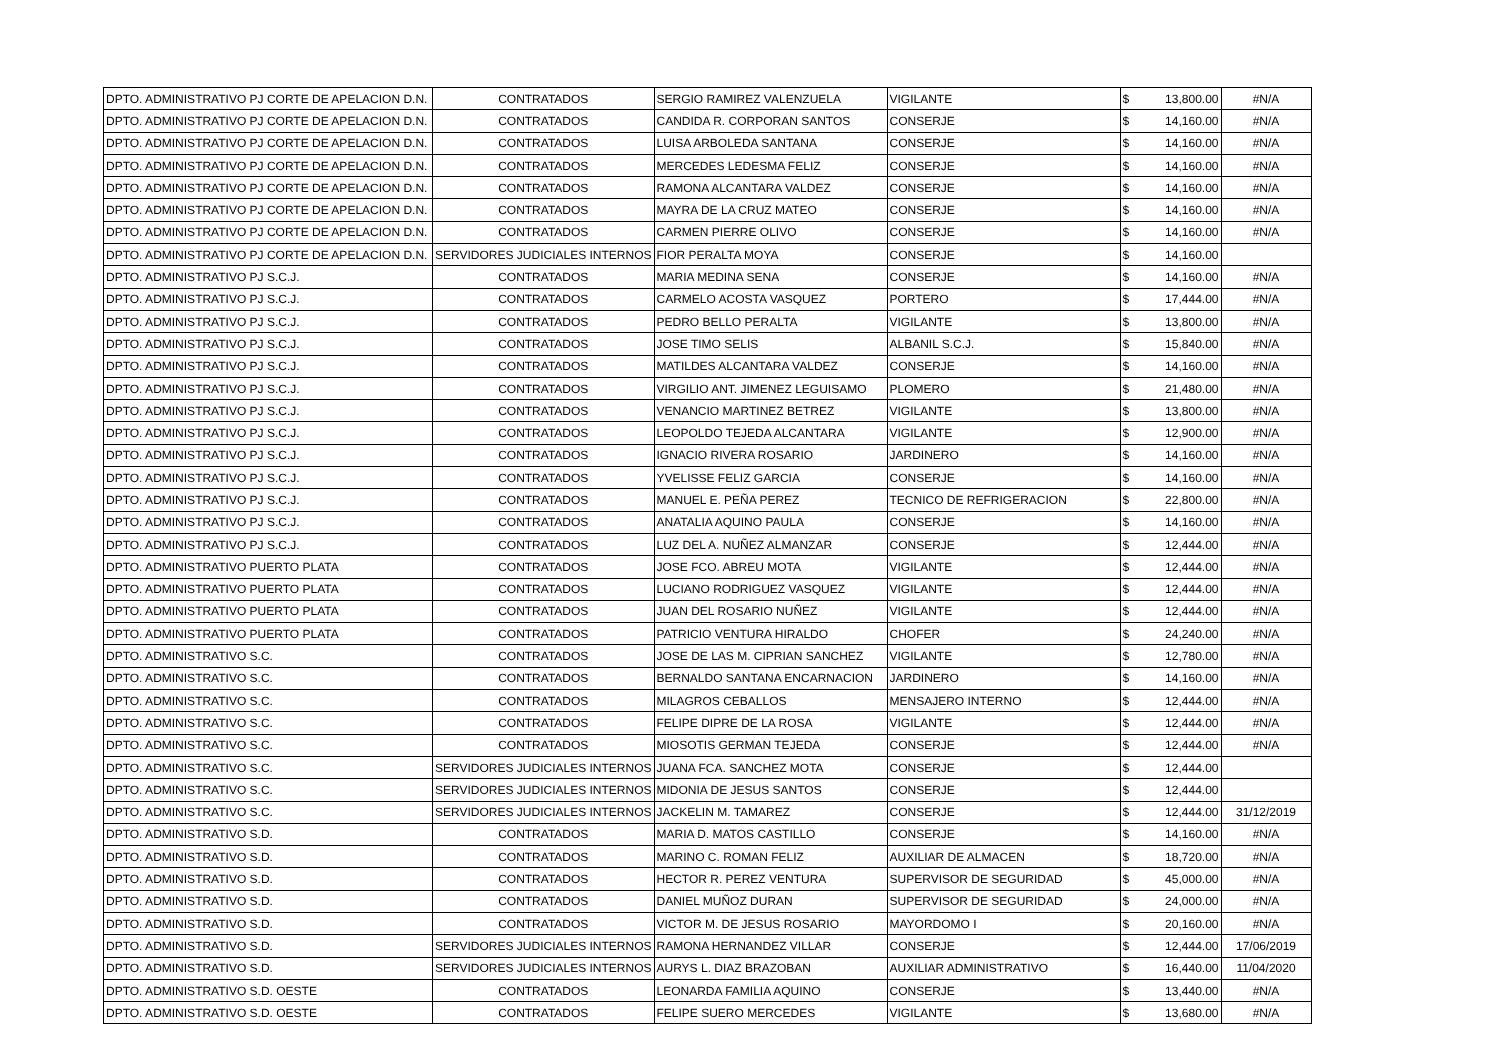| DPTO. ADMINISTRATIVO PJ CORTE DE APELACION D.N. | CONTRATADOS | SERGIO RAMIREZ VALENZUELA | VIGILANTE | $ | 13,800.00 | #N/A |
| DPTO. ADMINISTRATIVO PJ CORTE DE APELACION D.N. | CONTRATADOS | CANDIDA R. CORPORAN SANTOS | CONSERJE | $ | 14,160.00 | #N/A |
| DPTO. ADMINISTRATIVO PJ CORTE DE APELACION D.N. | CONTRATADOS | LUISA ARBOLEDA SANTANA | CONSERJE | $ | 14,160.00 | #N/A |
| DPTO. ADMINISTRATIVO PJ CORTE DE APELACION D.N. | CONTRATADOS | MERCEDES LEDESMA FELIZ | CONSERJE | $ | 14,160.00 | #N/A |
| DPTO. ADMINISTRATIVO PJ CORTE DE APELACION D.N. | CONTRATADOS | RAMONA ALCANTARA VALDEZ | CONSERJE | $ | 14,160.00 | #N/A |
| DPTO. ADMINISTRATIVO PJ CORTE DE APELACION D.N. | CONTRATADOS | MAYRA DE LA CRUZ MATEO | CONSERJE | $ | 14,160.00 | #N/A |
| DPTO. ADMINISTRATIVO PJ CORTE DE APELACION D.N. | CONTRATADOS | CARMEN PIERRE OLIVO | CONSERJE | $ | 14,160.00 | #N/A |
| DPTO. ADMINISTRATIVO PJ CORTE DE APELACION D.N. | SERVIDORES JUDICIALES INTERNOS | FIOR PERALTA MOYA | CONSERJE | $ | 14,160.00 | |
| DPTO. ADMINISTRATIVO PJ S.C.J. | CONTRATADOS | MARIA MEDINA SENA | CONSERJE | $ | 14,160.00 | #N/A |
| DPTO. ADMINISTRATIVO PJ S.C.J. | CONTRATADOS | CARMELO ACOSTA VASQUEZ | PORTERO | $ | 17,444.00 | #N/A |
| DPTO. ADMINISTRATIVO PJ S.C.J. | CONTRATADOS | PEDRO BELLO PERALTA | VIGILANTE | $ | 13,800.00 | #N/A |
| DPTO. ADMINISTRATIVO PJ S.C.J. | CONTRATADOS | JOSE TIMO SELIS | ALBANIL S.C.J. | $ | 15,840.00 | #N/A |
| DPTO. ADMINISTRATIVO PJ S.C.J. | CONTRATADOS | MATILDES ALCANTARA VALDEZ | CONSERJE | $ | 14,160.00 | #N/A |
| DPTO. ADMINISTRATIVO PJ S.C.J. | CONTRATADOS | VIRGILIO ANT. JIMENEZ LEGUISAMO | PLOMERO | $ | 21,480.00 | #N/A |
| DPTO. ADMINISTRATIVO PJ S.C.J. | CONTRATADOS | VENANCIO MARTINEZ BETREZ | VIGILANTE | $ | 13,800.00 | #N/A |
| DPTO. ADMINISTRATIVO PJ S.C.J. | CONTRATADOS | LEOPOLDO TEJEDA ALCANTARA | VIGILANTE | $ | 12,900.00 | #N/A |
| DPTO. ADMINISTRATIVO PJ S.C.J. | CONTRATADOS | IGNACIO RIVERA ROSARIO | JARDINERO | $ | 14,160.00 | #N/A |
| DPTO. ADMINISTRATIVO PJ S.C.J. | CONTRATADOS | YVELISSE FELIZ GARCIA | CONSERJE | $ | 14,160.00 | #N/A |
| DPTO. ADMINISTRATIVO PJ S.C.J. | CONTRATADOS | MANUEL E. PEÑA PEREZ | TECNICO DE REFRIGERACION | $ | 22,800.00 | #N/A |
| DPTO. ADMINISTRATIVO PJ S.C.J. | CONTRATADOS | ANATALIA AQUINO PAULA | CONSERJE | $ | 14,160.00 | #N/A |
| DPTO. ADMINISTRATIVO PJ S.C.J. | CONTRATADOS | LUZ DEL A. NUÑEZ ALMANZAR | CONSERJE | $ | 12,444.00 | #N/A |
| DPTO. ADMINISTRATIVO PUERTO PLATA | CONTRATADOS | JOSE FCO. ABREU MOTA | VIGILANTE | $ | 12,444.00 | #N/A |
| DPTO. ADMINISTRATIVO PUERTO PLATA | CONTRATADOS | LUCIANO RODRIGUEZ VASQUEZ | VIGILANTE | $ | 12,444.00 | #N/A |
| DPTO. ADMINISTRATIVO PUERTO PLATA | CONTRATADOS | JUAN DEL ROSARIO NUÑEZ | VIGILANTE | $ | 12,444.00 | #N/A |
| DPTO. ADMINISTRATIVO PUERTO PLATA | CONTRATADOS | PATRICIO VENTURA HIRALDO | CHOFER | $ | 24,240.00 | #N/A |
| DPTO. ADMINISTRATIVO S.C. | CONTRATADOS | JOSE DE LAS M. CIPRIAN SANCHEZ | VIGILANTE | $ | 12,780.00 | #N/A |
| DPTO. ADMINISTRATIVO S.C. | CONTRATADOS | BERNALDO SANTANA ENCARNACION | JARDINERO | $ | 14,160.00 | #N/A |
| DPTO. ADMINISTRATIVO S.C. | CONTRATADOS | MILAGROS CEBALLOS | MENSAJERO INTERNO | $ | 12,444.00 | #N/A |
| DPTO. ADMINISTRATIVO S.C. | CONTRATADOS | FELIPE DIPRE DE LA ROSA | VIGILANTE | $ | 12,444.00 | #N/A |
| DPTO. ADMINISTRATIVO S.C. | CONTRATADOS | MIOSOTIS GERMAN TEJEDA | CONSERJE | $ | 12,444.00 | #N/A |
| DPTO. ADMINISTRATIVO S.C. | SERVIDORES JUDICIALES INTERNOS | JUANA FCA. SANCHEZ MOTA | CONSERJE | $ | 12,444.00 | |
| DPTO. ADMINISTRATIVO S.C. | SERVIDORES JUDICIALES INTERNOS | MIDONIA DE JESUS SANTOS | CONSERJE | $ | 12,444.00 | |
| DPTO. ADMINISTRATIVO S.C. | SERVIDORES JUDICIALES INTERNOS | JACKELIN M. TAMAREZ | CONSERJE | $ | 12,444.00 | 31/12/2019 |
| DPTO. ADMINISTRATIVO S.D. | CONTRATADOS | MARIA D. MATOS CASTILLO | CONSERJE | $ | 14,160.00 | #N/A |
| DPTO. ADMINISTRATIVO S.D. | CONTRATADOS | MARINO C. ROMAN FELIZ | AUXILIAR DE ALMACEN | $ | 18,720.00 | #N/A |
| DPTO. ADMINISTRATIVO S.D. | CONTRATADOS | HECTOR R. PEREZ VENTURA | SUPERVISOR DE SEGURIDAD | $ | 45,000.00 | #N/A |
| DPTO. ADMINISTRATIVO S.D. | CONTRATADOS | DANIEL MUÑOZ DURAN | SUPERVISOR DE SEGURIDAD | $ | 24,000.00 | #N/A |
| DPTO. ADMINISTRATIVO S.D. | CONTRATADOS | VICTOR M. DE JESUS ROSARIO | MAYORDOMO I | $ | 20,160.00 | #N/A |
| DPTO. ADMINISTRATIVO S.D. | SERVIDORES JUDICIALES INTERNOS | RAMONA HERNANDEZ VILLAR | CONSERJE | $ | 12,444.00 | 17/06/2019 |
| DPTO. ADMINISTRATIVO S.D. | SERVIDORES JUDICIALES INTERNOS | AURYS L. DIAZ BRAZOBAN | AUXILIAR ADMINISTRATIVO | $ | 16,440.00 | 11/04/2020 |
| DPTO. ADMINISTRATIVO S.D. OESTE | CONTRATADOS | LEONARDA FAMILIA AQUINO | CONSERJE | $ | 13,440.00 | #N/A |
| DPTO. ADMINISTRATIVO S.D. OESTE | CONTRATADOS | FELIPE SUERO MERCEDES | VIGILANTE | $ | 13,680.00 | #N/A |